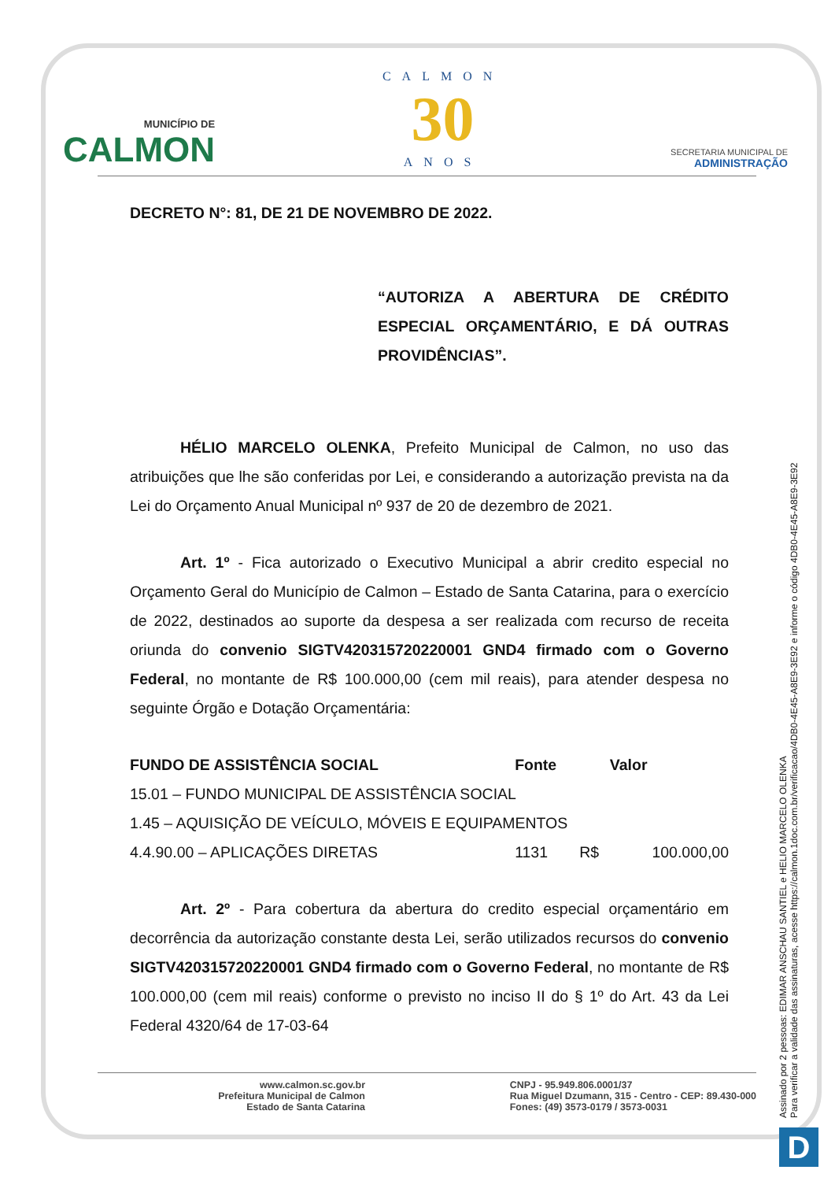MUNICÍPIO DE
CALMON
CALMON
30
ANOS
SECRETARIA MUNICIPAL DE
ADMINISTRAÇÃO
DECRETO N°: 81, DE 21 DE NOVEMBRO DE 2022.
“AUTORIZA A ABERTURA DE CRÉDITO ESPECIAL ORÇAMENTÁRIO, E DÁ OUTRAS PROVIDÊNCIAS”.
HÉLIO MARCELO OLENKA, Prefeito Municipal de Calmon, no uso das atribuições que lhe são conferidas por Lei, e considerando a autorização prevista na da Lei do Orçamento Anual Municipal nº 937 de 20 de dezembro de 2021.
Art. 1º - Fica autorizado o Executivo Municipal a abrir credito especial no Orçamento Geral do Município de Calmon – Estado de Santa Catarina, para o exercício de 2022, destinados ao suporte da despesa a ser realizada com recurso de receita oriunda do convenio SIGTV420315720220001 GND4 firmado com o Governo Federal, no montante de R$ 100.000,00 (cem mil reais), para atender despesa no seguinte Órgão e Dotação Orçamentária:
| FUNDO DE ASSISTÊNCIA SOCIAL | Fonte | | Valor |
| --- | --- | --- | --- |
| 15.01 – FUNDO MUNICIPAL DE ASSISTÊNCIA SOCIAL | | | |
| 1.45 – AQUISIÇÃO DE VEÍCULO, MÓVEIS E EQUIPAMENTOS | | | |
| 4.4.90.00 – APLICAÇÕES DIRETAS | 1131 | R$ | 100.000,00 |
Art. 2º - Para cobertura da abertura do credito especial orçamentário em decorrência da autorização constante desta Lei, serão utilizados recursos do convenio SIGTV420315720220001 GND4 firmado com o Governo Federal, no montante de R$ 100.000,00 (cem mil reais) conforme o previsto no inciso II do § 1º do Art. 43 da Lei Federal 4320/64 de 17-03-64
www.calmon.sc.gov.br
Prefeitura Municipal de Calmon
Estado de Santa Catarina
CNPJ - 95.949.806.0001/37
Rua Miguel Dzumann, 315 - Centro - CEP: 89.430-000
Fones: (49) 3573-0179 / 3573-0031
Assinado por 2 pessoas: EDIMAR ANSCHAU SANTIEL e HELIO MARCELO OLENKA
Para verificar a validade das assinaturas, acesse https://calmon.1doc.com.br/verificacao/4DB0-4E45-A8E9-3E92 e informe o código 4DB0-4E45-A8E9-3E92
D